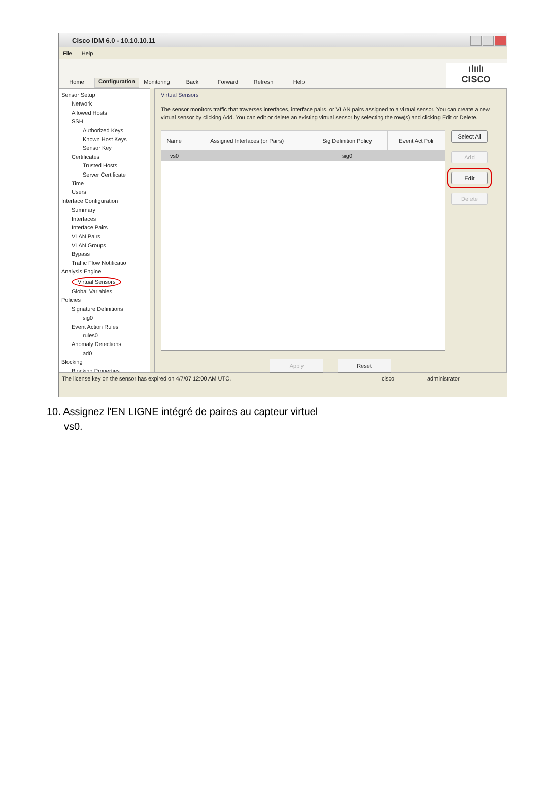Cisco IDM 6.0 - 10.10.10.11
File Help
Home
Configuration
Monitoring
Back
Forward
Refresh
Help
ılıılı
CISCO
Sensor Setup
Network
Allowed Hosts
SSH
Authorized Keys
Known Host Keys
Sensor Key
Certificates
Trusted Hosts
Server Certificate
Time
Users
Interface Configuration
Summary
Interfaces
Interface Pairs
VLAN Pairs
VLAN Groups
Bypass
Traffic Flow Notificatio
Analysis Engine
Virtual Sensors
Global Variables
Policies
Signature Definitions
sig0
Event Action Rules
rules0
Anomaly Detections
ad0
Blocking
Blocking Properties
Virtual Sensors
The sensor monitors traffic that traverses interfaces, interface pairs, or VLAN pairs assigned to a virtual sensor. You can create a new virtual sensor by clicking Add. You can edit or delete an existing virtual sensor by selecting the row(s) and clicking Edit or Delete.
| Name | Assigned Interfaces (or Pairs) | Sig Definition Policy | Event Act Poli |
| --- | --- | --- | --- |
| vs0 | | sig0 | |
Select All
Add
Edit
Delete
Apply Reset
The license key on the sensor has expired on 4/7/07 12:00 AM UTC. cisco administrator
10. Assignez l'EN LIGNE intégré de paires au capteur virtuel
vs0.